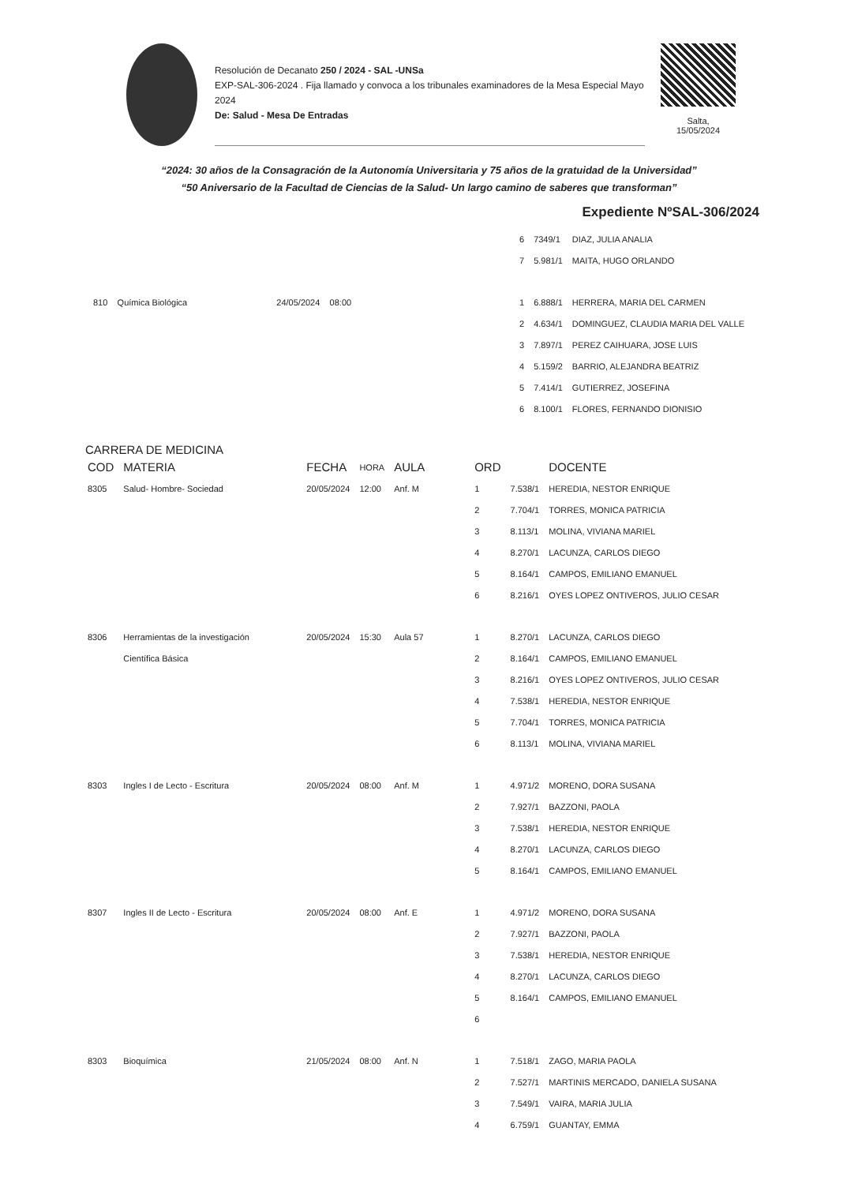Resolución de Decanato 250 / 2024 - SAL -UNSa
EXP-SAL-306-2024 . Fija llamado y convoca a los tribunales examinadores de la Mesa Especial Mayo 2024
De: Salud - Mesa De Entradas
Salta,
15/05/2024
“2024: 30 años de la Consagración de la Autonomía Universitaria y 75 años de la gratuidad de la Universidad”
“50 Aniversario de la Facultad de Ciencias de la Salud- Un largo camino de saberes que transforman”
Expediente NºSAL-306/2024
| | 6 | 7349/1 | DIAZ, JULIA ANALIA |
| | 7 | 5.981/1 | MAITA, HUGO ORLANDO |
| 810 Química Biológica 24/05/2024 08:00 | 1 | 6.888/1 | HERRERA, MARIA DEL CARMEN |
| | 2 | 4.634/1 | DOMINGUEZ, CLAUDIA MARIA DEL VALLE |
| | 3 | 7.897/1 | PEREZ CAIHUARA, JOSE LUIS |
| | 4 | 5.159/2 | BARRIO, ALEJANDRA BEATRIZ |
| | 5 | 7.414/1 | GUTIERREZ, JOSEFINA |
| | 6 | 8.100/1 | FLORES, FERNANDO DIONISIO |
CARRERA DE MEDICINA
| COD | MATERIA | FECHA | HORA | AULA | ORD | | DOCENTE |
| --- | --- | --- | --- | --- | --- | --- | --- |
| 8305 | Salud- Hombre- Sociedad | 20/05/2024 | 12:00 | Anf. M | 1 | 7.538/1 | HEREDIA, NESTOR ENRIQUE |
| | | | | | 2 | 7.704/1 | TORRES, MONICA PATRICIA |
| | | | | | 3 | 8.113/1 | MOLINA, VIVIANA MARIEL |
| | | | | | 4 | 8.270/1 | LACUNZA, CARLOS DIEGO |
| | | | | | 5 | 8.164/1 | CAMPOS, EMILIANO EMANUEL |
| | | | | | 6 | 8.216/1 | OYES LOPEZ ONTIVEROS, JULIO CESAR |
| 8306 | Herramientas de la investigación | 20/05/2024 | 15:30 | Aula 57 | 1 | 8.270/1 | LACUNZA, CARLOS DIEGO |
| | Científica Básica | | | | 2 | 8.164/1 | CAMPOS, EMILIANO EMANUEL |
| | | | | | 3 | 8.216/1 | OYES LOPEZ ONTIVEROS, JULIO CESAR |
| | | | | | 4 | 7.538/1 | HEREDIA, NESTOR ENRIQUE |
| | | | | | 5 | 7.704/1 | TORRES, MONICA PATRICIA |
| | | | | | 6 | 8.113/1 | MOLINA, VIVIANA MARIEL |
| 8303 | Ingles I de Lecto - Escritura | 20/05/2024 | 08:00 | Anf. M | 1 | 4.971/2 | MORENO, DORA SUSANA |
| | | | | | 2 | 7.927/1 | BAZZONI, PAOLA |
| | | | | | 3 | 7.538/1 | HEREDIA, NESTOR ENRIQUE |
| | | | | | 4 | 8.270/1 | LACUNZA, CARLOS DIEGO |
| | | | | | 5 | 8.164/1 | CAMPOS, EMILIANO EMANUEL |
| 8307 | Ingles II de Lecto - Escritura | 20/05/2024 | 08:00 | Anf. E | 1 | 4.971/2 | MORENO, DORA SUSANA |
| | | | | | 2 | 7.927/1 | BAZZONI, PAOLA |
| | | | | | 3 | 7.538/1 | HEREDIA, NESTOR ENRIQUE |
| | | | | | 4 | 8.270/1 | LACUNZA, CARLOS DIEGO |
| | | | | | 5 | 8.164/1 | CAMPOS, EMILIANO EMANUEL |
| | | | | | 6 | | |
| 8303 | Bioquímica | 21/05/2024 | 08:00 | Anf. N | 1 | 7.518/1 | ZAGO, MARIA PAOLA |
| | | | | | 2 | 7.527/1 | MARTINIS MERCADO, DANIELA SUSANA |
| | | | | | 3 | 7.549/1 | VAIRA, MARIA JULIA |
| | | | | | 4 | 6.759/1 | GUANTAY, EMMA |